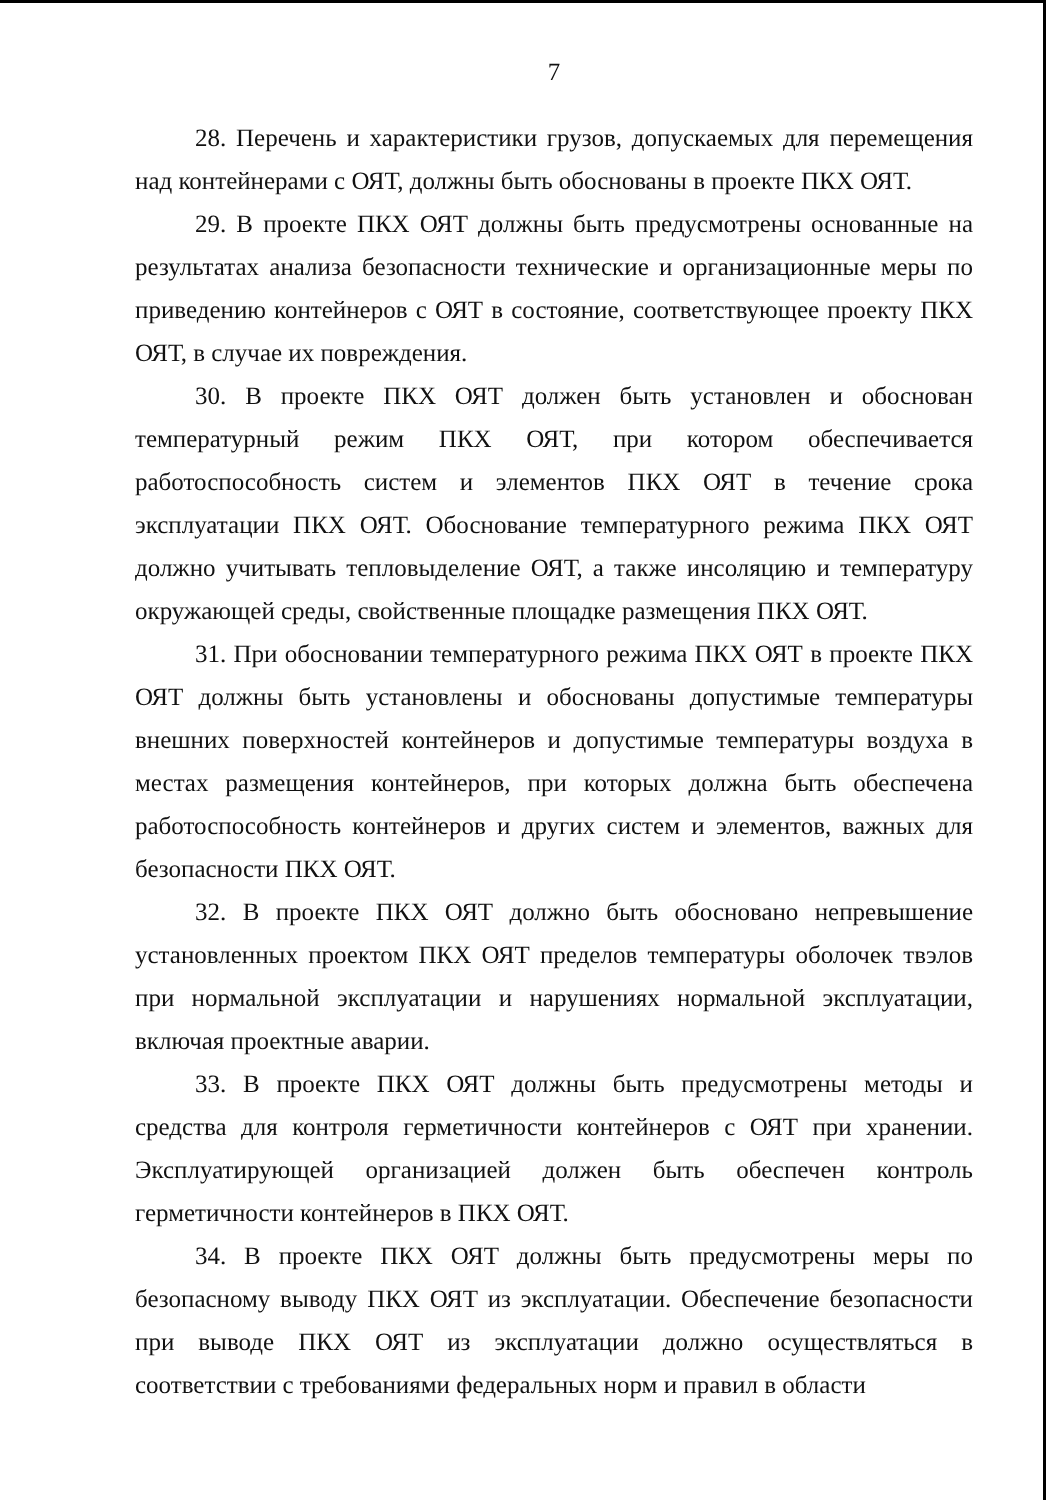7
28. Перечень и характеристики грузов, допускаемых для перемещения над контейнерами с ОЯТ, должны быть обоснованы в проекте ПКХ ОЯТ.
29. В проекте ПКХ ОЯТ должны быть предусмотрены основанные на результатах анализа безопасности технические и организационные меры по приведению контейнеров с ОЯТ в состояние, соответствующее проекту ПКХ ОЯТ, в случае их повреждения.
30. В проекте ПКХ ОЯТ должен быть установлен и обоснован температурный режим ПКХ ОЯТ, при котором обеспечивается работоспособность систем и элементов ПКХ ОЯТ в течение срока эксплуатации ПКХ ОЯТ. Обоснование температурного режима ПКХ ОЯТ должно учитывать тепловыделение ОЯТ, а также инсоляцию и температуру окружающей среды, свойственные площадке размещения ПКХ ОЯТ.
31. При обосновании температурного режима ПКХ ОЯТ в проекте ПКХ ОЯТ должны быть установлены и обоснованы допустимые температуры внешних поверхностей контейнеров и допустимые температуры воздуха в местах размещения контейнеров, при которых должна быть обеспечена работоспособность контейнеров и других систем и элементов, важных для безопасности ПКХ ОЯТ.
32. В проекте ПКХ ОЯТ должно быть обосновано непревышение установленных проектом ПКХ ОЯТ пределов температуры оболочек твэлов при нормальной эксплуатации и нарушениях нормальной эксплуатации, включая проектные аварии.
33. В проекте ПКХ ОЯТ должны быть предусмотрены методы и средства для контроля герметичности контейнеров с ОЯТ при хранении. Эксплуатирующей организацией должен быть обеспечен контроль герметичности контейнеров в ПКХ ОЯТ.
34. В проекте ПКХ ОЯТ должны быть предусмотрены меры по безопасному выводу ПКХ ОЯТ из эксплуатации. Обеспечение безопасности при выводе ПКХ ОЯТ из эксплуатации должно осуществляться в соответствии с требованиями федеральных норм и правил в области